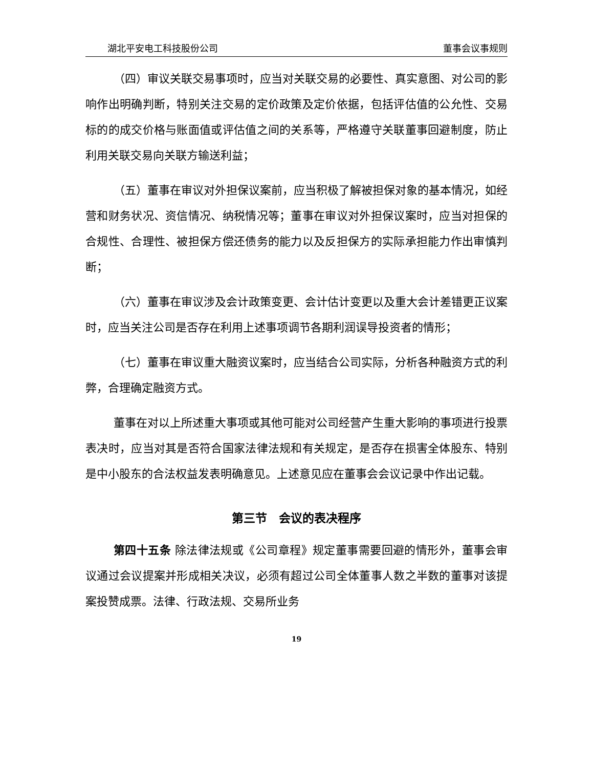湖北平安电工科技股份公司 董事会议事规则
（四）审议关联交易事项时，应当对关联交易的必要性、真实意图、对公司的影响作出明确判断，特别关注交易的定价政策及定价依据，包括评估值的公允性、交易标的的成交价格与账面值或评估值之间的关系等，严格遵守关联董事回避制度，防止利用关联交易向关联方输送利益；
（五）董事在审议对外担保议案前，应当积极了解被担保对象的基本情况，如经营和财务状况、资信情况、纳税情况等；董事在审议对外担保议案时，应当对担保的合规性、合理性、被担保方偿还债务的能力以及反担保方的实际承担能力作出审慎判断；
（六）董事在审议涉及会计政策变更、会计估计变更以及重大会计差错更正议案时，应当关注公司是否存在利用上述事项调节各期利润误导投资者的情形；
（七）董事在审议重大融资议案时，应当结合公司实际，分析各种融资方式的利弊，合理确定融资方式。
董事在对以上所述重大事项或其他可能对公司经营产生重大影响的事项进行投票表决时，应当对其是否符合国家法律法规和有关规定，是否存在损害全体股东、特别是中小股东的合法权益发表明确意见。上述意见应在董事会会议记录中作出记载。
第三节　会议的表决程序
第四十五条 除法律法规或《公司章程》规定董事需要回避的情形外，董事会审议通过会议提案并形成相关决议，必须有超过公司全体董事人数之半数的董事对该提案投赞成票。法律、行政法规、交易所业务
19